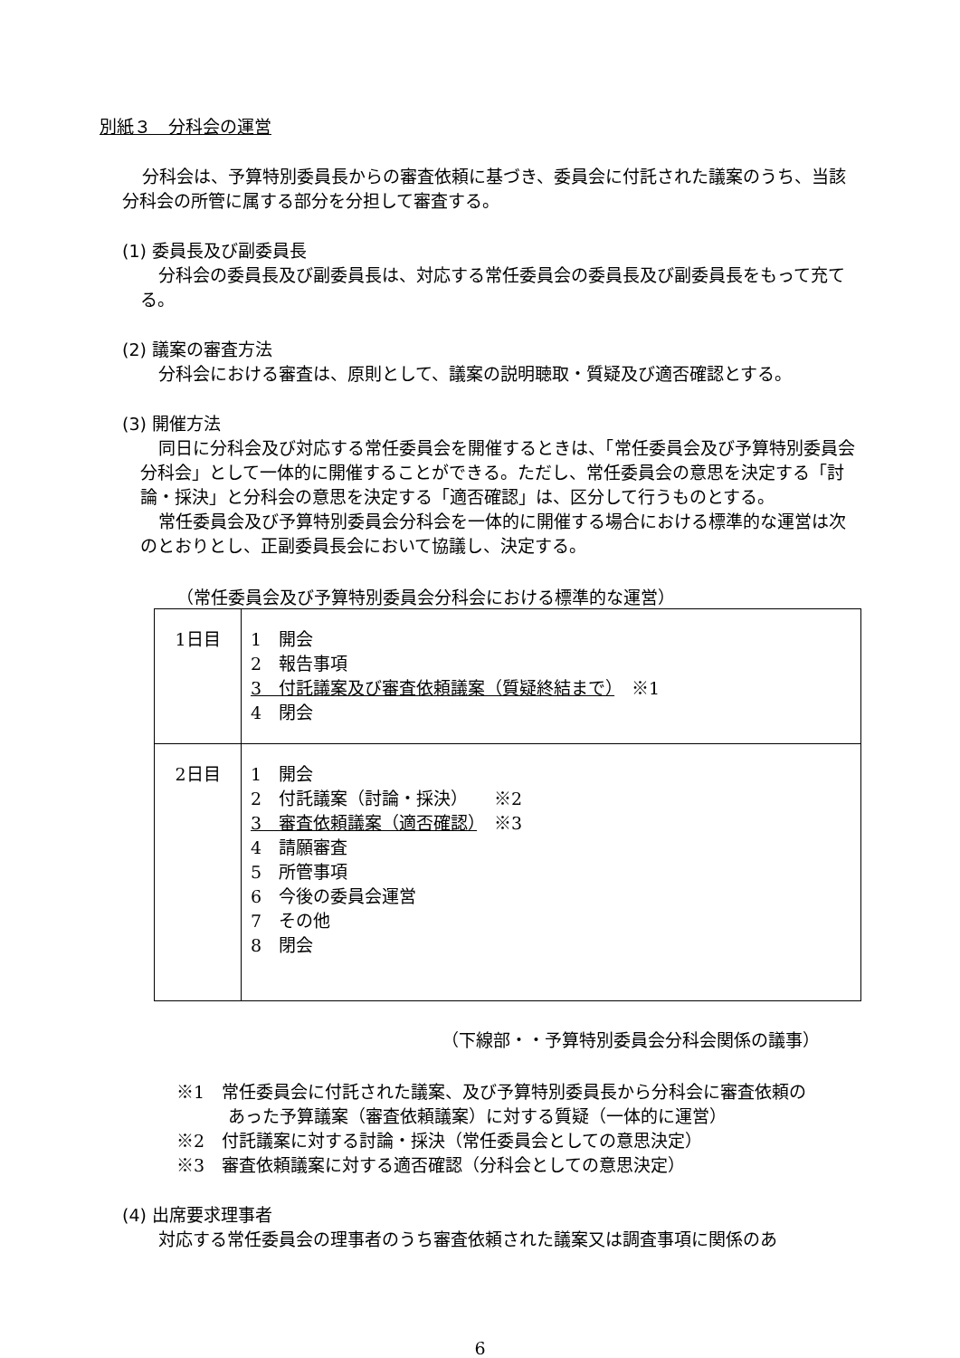別紙３　分科会の運営
分科会は、予算特別委員長からの審査依頼に基づき、委員会に付託された議案のうち、当該分科会の所管に属する部分を分担して審査する。
(1) 委員長及び副委員長
分科会の委員長及び副委員長は、対応する常任委員会の委員長及び副委員長をもって充てる。
(2) 議案の審査方法
分科会における審査は、原則として、議案の説明聴取・質疑及び適否確認とする。
(3) 開催方法
同日に分科会及び対応する常任委員会を開催するときは、「常任委員会及び予算特別委員会分科会」として一体的に開催することができる。ただし、常任委員会の意思を決定する「討論・採決」と分科会の意思を決定する「適否確認」は、区分して行うものとする。
常任委員会及び予算特別委員会分科会を一体的に開催する場合における標準的な運営は次のとおりとし、正副委員長会において協議し、決定する。
（常任委員会及び予算特別委員会分科会における標準的な運営）
| 1日目 | 1 開会 2 報告事項 3 付託議案及び審査依頼議案（質疑終結まで） ※1 4 閉会 |
| 2日目 | 1 開会 2 付託議案（討論・採決） ※2 3 審査依頼議案（適否確認） ※3 4 請願審査 5 所管事項 6 今後の委員会運営 7 その他 8 閉会 |
（下線部・・予算特別委員会分科会関係の議事）
※1　常任委員会に付託された議案、及び予算特別委員長から分科会に審査依頼の
　　　あった予算議案（審査依頼議案）に対する質疑（一体的に運営）
※2　付託議案に対する討論・採決（常任委員会としての意思決定）
※3　審査依頼議案に対する適否確認（分科会としての意思決定）
(4) 出席要求理事者
対応する常任委員会の理事者のうち審査依頼された議案又は調査事項に関係のあ
6